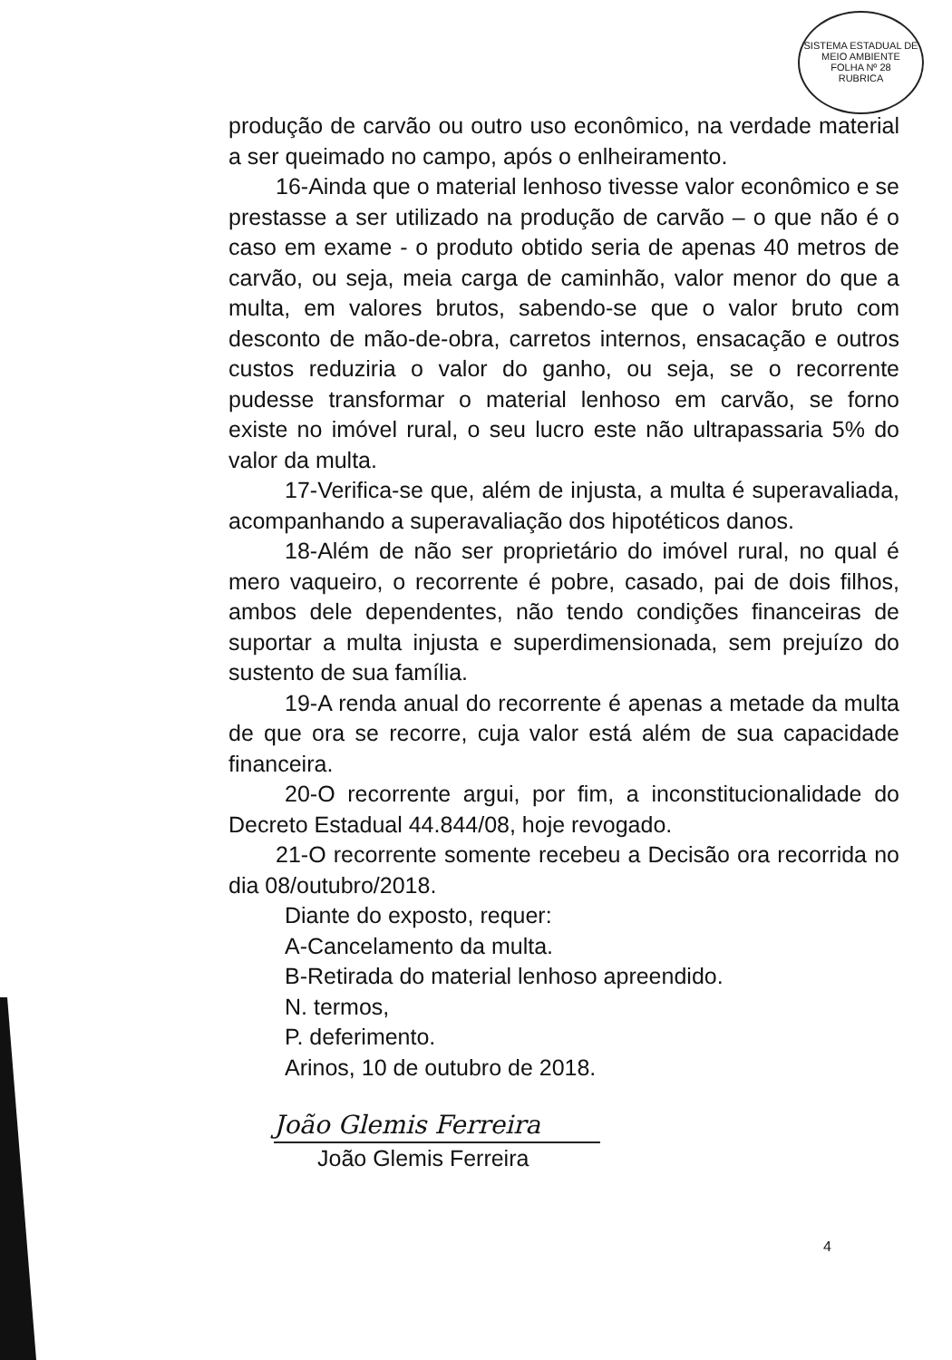SISTEMA ESTADUAL DE MEIO AMBIENTE
FOLHA Nº 28
RUBRICA
produção de carvão ou outro uso econômico, na verdade material a ser queimado no campo, após o enlheiramento.
16-Ainda que o material lenhoso tivesse valor econômico e se prestasse a ser utilizado na produção de carvão – o que não é o caso em exame - o produto obtido seria de apenas 40 metros de carvão, ou seja, meia carga de caminhão, valor menor do que a multa, em valores brutos, sabendo-se que o valor bruto com desconto de mão-de-obra, carretos internos, ensacação e outros custos reduziria o valor do ganho, ou seja, se o recorrente pudesse transformar o material lenhoso em carvão, se forno existe no imóvel rural, o seu lucro este não ultrapassaria 5% do valor da multa.
17-Verifica-se que, além de injusta, a multa é superavaliada, acompanhando a superavaliação dos hipotéticos danos.
18-Além de não ser proprietário do imóvel rural, no qual é mero vaqueiro, o recorrente é pobre, casado, pai de dois filhos, ambos dele dependentes, não tendo condições financeiras de suportar a multa injusta e superdimensionada, sem prejuízo do sustento de sua família.
19-A renda anual do recorrente é apenas a metade da multa de que ora se recorre, cuja valor está além de sua capacidade financeira.
20-O recorrente argui, por fim, a inconstitucionalidade do Decreto Estadual 44.844/08, hoje revogado.
21-O recorrente somente recebeu a Decisão ora recorrida no dia 08/outubro/2018.
Diante do exposto, requer:
A-Cancelamento da multa.
B-Retirada do material lenhoso apreendido.
N. termos,
P. deferimento.
Arinos, 10 de outubro de 2018.
João Glemis Ferreira
João Glemis Ferreira
4